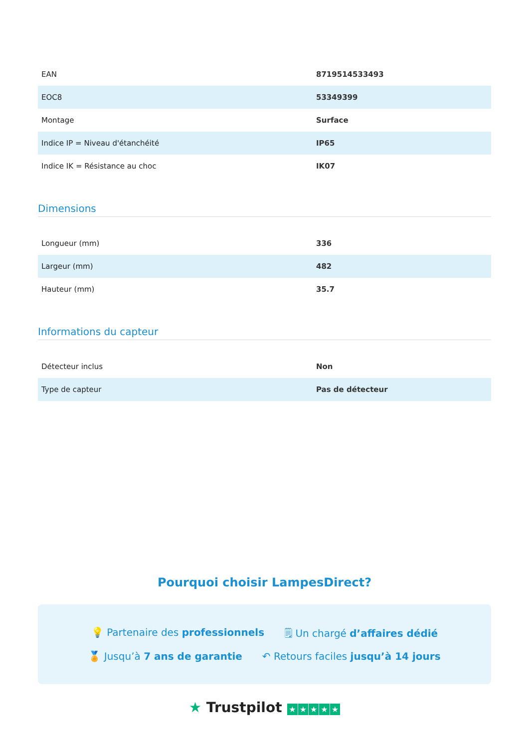| EAN | 8719514533493 |
| EOC8 | 53349399 |
| Montage | Surface |
| Indice IP = Niveau d'étanchéité | IP65 |
| Indice IK = Résistance au choc | IK07 |
Dimensions
| Longueur (mm) | 336 |
| Largeur (mm) | 482 |
| Hauteur (mm) | 35.7 |
Informations du capteur
| Détecteur inclus | Non |
| Type de capteur | Pas de détecteur |
Pourquoi choisir LampesDirect?
💡 Partenaire des professionnels 🗒 Un chargé d’affaires dédié
🏅 Jusqu’à 7 ans de garantie ↶ Retours faciles jusqu’à 14 jours
★ Trustpilot ★ ★ ★ ★ ★